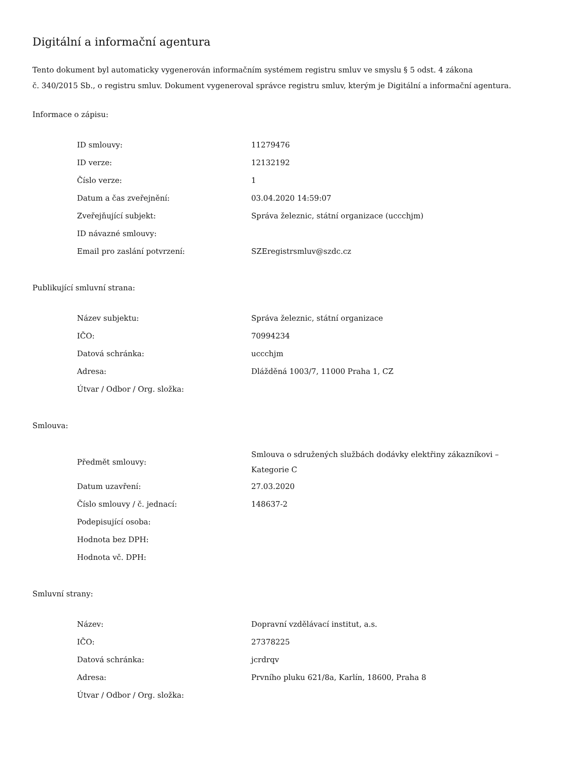Digitální a informační agentura
Tento dokument byl automaticky vygenerován informačním systémem registru smluv ve smyslu § 5 odst. 4 zákona
č. 340/2015 Sb., o registru smluv. Dokument vygeneroval správce registru smluv, kterým je Digitální a informační agentura.
Informace o zápisu:
| ID smlouvy: | 11279476 |
| ID verze: | 12132192 |
| Číslo verze: | 1 |
| Datum a čas zveřejnění: | 03.04.2020 14:59:07 |
| Zveřejňující subjekt: | Správa železnic, státní organizace (uccchjm) |
| ID návazné smlouvy: | |
| Email pro zaslání potvrzení: | SZEregistrsmluv@szdc.cz |
Publikující smluvní strana:
| Název subjektu: | Správa železnic, státní organizace |
| IČO: | 70994234 |
| Datová schránka: | uccchjm |
| Adresa: | Dlážděná 1003/7, 11000 Praha 1, CZ |
| Útvar / Odbor / Org. složka: | |
Smlouva:
| Předmět smlouvy: | Smlouva o sdružených službách dodávky elektřiny zákazníkovi – Kategorie C |
| Datum uzavření: | 27.03.2020 |
| Číslo smlouvy / č. jednací: | 148637-2 |
| Podepisující osoba: | |
| Hodnota bez DPH: | |
| Hodnota vč. DPH: | |
Smluvní strany:
| Název: | Dopravní vzdělávací institut, a.s. |
| IČO: | 27378225 |
| Datová schránka: | jcrdrqv |
| Adresa: | Prvního pluku 621/8a, Karlín, 18600, Praha 8 |
| Útvar / Odbor / Org. složka: | |